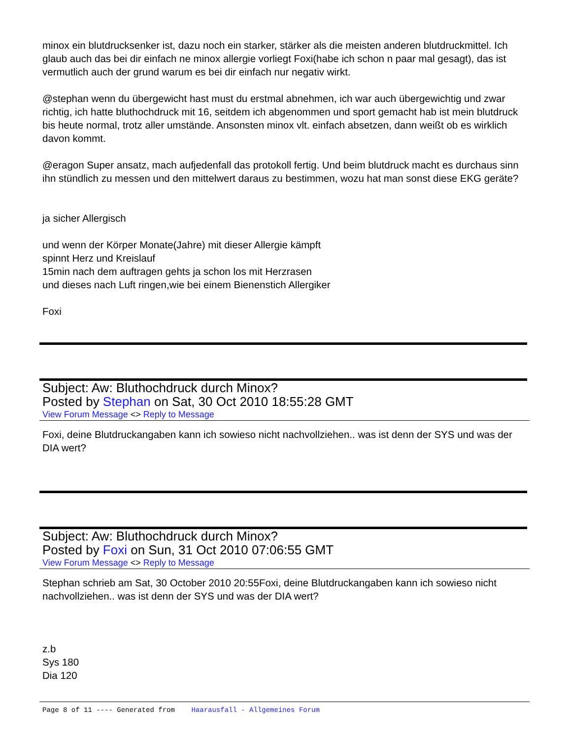minox ein blutdrucksenker ist, dazu noch ein starker, stärker als die meisten anderen blutdruckmittel. Ich glaub auch das bei dir einfach ne minox allergie vorliegt Foxi(habe ich schon n paar mal gesagt), das ist vermutlich auch der grund warum es bei dir einfach nur negativ wirkt.
@stephan wenn du übergewicht hast must du erstmal abnehmen, ich war auch übergewichtig und zwar richtig, ich hatte bluthochdruck mit 16, seitdem ich abgenommen und sport gemacht hab ist mein blutdruck bis heute normal, trotz aller umstände. Ansonsten minox vlt. einfach absetzen, dann weißt ob es wirklich davon kommt.
@eragon Super ansatz, mach aufjedenfall das protokoll fertig. Und beim blutdruck macht es durchaus sinn ihn stündlich zu messen und den mittelwert daraus zu bestimmen, wozu hat man sonst diese EKG geräte?
ja sicher Allergisch
und wenn der Körper Monate(Jahre) mit dieser Allergie kämpft
spinnt Herz und Kreislauf
15min nach dem auftragen gehts ja schon los mit Herzrasen
und dieses nach Luft ringen,wie bei einem Bienenstich Allergiker
Foxi
Subject: Aw: Bluthochdruck durch Minox?
Posted by Stephan on Sat, 30 Oct 2010 18:55:28 GMT
View Forum Message <> Reply to Message
Foxi, deine Blutdruckangaben kann ich sowieso nicht nachvollziehen.. was ist denn der SYS und was der DIA wert?
Subject: Aw: Bluthochdruck durch Minox?
Posted by Foxi on Sun, 31 Oct 2010 07:06:55 GMT
View Forum Message <> Reply to Message
Stephan schrieb am Sat, 30 October 2010 20:55Foxi, deine Blutdruckangaben kann ich sowieso nicht nachvollziehen.. was ist denn der SYS und was der DIA wert?
z.b
Sys 180
Dia 120
Page 8 of 11 ---- Generated from Haarausfall - Allgemeines Forum